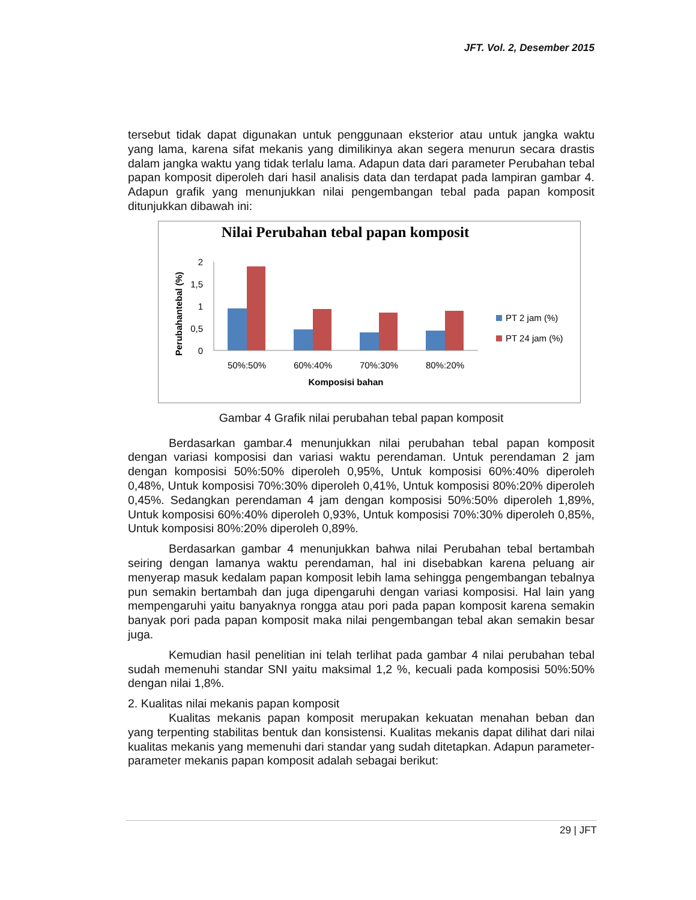JFT. Vol. 2, Desember 2015
tersebut tidak dapat digunakan untuk penggunaan eksterior atau untuk jangka waktu yang lama, karena sifat mekanis yang dimilikinya akan segera menurun secara drastis dalam jangka waktu yang tidak terlalu lama. Adapun data dari parameter Perubahan tebal papan komposit diperoleh dari hasil analisis data dan terdapat pada lampiran gambar 4. Adapun grafik yang menunjukkan nilai pengembangan tebal pada papan komposit ditunjukkan dibawah ini:
Nilai Perubahan tebal papan komposit
Perubahantebal (%)
2
1,5
1
0,5
0
50%:50%
60%:40%
70%:30%
80%:20%
Komposisi bahan
PT 2 jam (%)
PT 24 jam (%)
Gambar 4 Grafik nilai perubahan tebal papan komposit
Berdasarkan gambar.4 menunjukkan nilai perubahan tebal papan komposit dengan variasi komposisi dan variasi waktu perendaman. Untuk perendaman 2 jam dengan komposisi 50%:50% diperoleh 0,95%, Untuk komposisi 60%:40% diperoleh 0,48%, Untuk komposisi 70%:30% diperoleh 0,41%, Untuk komposisi 80%:20% diperoleh 0,45%. Sedangkan perendaman 4 jam dengan komposisi 50%:50% diperoleh 1,89%, Untuk komposisi 60%:40% diperoleh 0,93%, Untuk komposisi 70%:30% diperoleh 0,85%, Untuk komposisi 80%:20% diperoleh 0,89%.
Berdasarkan gambar 4 menunjukkan bahwa nilai Perubahan tebal bertambah seiring dengan lamanya waktu perendaman, hal ini disebabkan karena peluang air menyerap masuk kedalam papan komposit lebih lama sehingga pengembangan tebalnya pun semakin bertambah dan juga dipengaruhi dengan variasi komposisi. Hal lain yang mempengaruhi yaitu banyaknya rongga atau pori pada papan komposit karena semakin banyak pori pada papan komposit maka nilai pengembangan tebal akan semakin besar juga.
Kemudian hasil penelitian ini telah terlihat pada gambar 4 nilai perubahan tebal sudah memenuhi standar SNI yaitu maksimal 1,2 %, kecuali pada komposisi 50%:50% dengan nilai 1,8%.
2. Kualitas nilai mekanis papan komposit
Kualitas mekanis papan komposit merupakan kekuatan menahan beban dan yang terpenting stabilitas bentuk dan konsistensi. Kualitas mekanis dapat dilihat dari nilai kualitas mekanis yang memenuhi dari standar yang sudah ditetapkan. Adapun parameter-parameter mekanis papan komposit adalah sebagai berikut:
29 | JFT